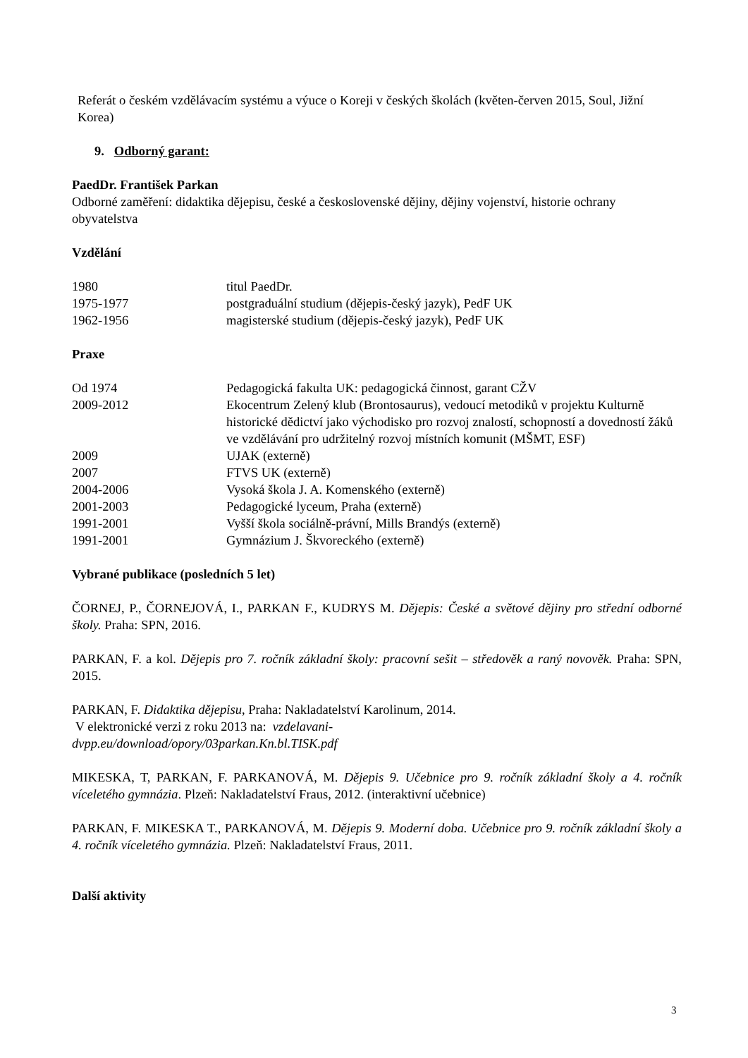Referát o českém vzdělávacím systému a výuce o Koreji v českých školách (květen-červen 2015, Soul, Jižní Korea)
9. Odborný garant:
PaedDr. František Parkan
Odborné zaměření: didaktika dějepisu, české a československé dějiny, dějiny vojenství, historie ochrany obyvatelstva
Vzdělání
| 1980 | titul PaedDr. |
| 1975-1977 | postgraduální studium (dějepis-český jazyk), PedF UK |
| 1962-1956 | magisterské studium (dějepis-český jazyk), PedF UK |
Praxe
| Od 1974 | Pedagogická fakulta UK: pedagogická činnost, garant CŽV |
| 2009-2012 | Ekocentrum Zelený klub (Brontosaurus), vedoucí metodiků v projektu Kulturně historické dědictví jako východisko pro rozvoj znalostí, schopností a dovedností žáků ve vzdělávání pro udržitelný rozvoj místních komunit (MŠMT, ESF) |
| 2009 | UJAK (externě) |
| 2007 | FTVS UK (externě) |
| 2004-2006 | Vysoká škola J. A. Komenského (externě) |
| 2001-2003 | Pedagogické lyceum, Praha (externě) |
| 1991-2001 | Vyšší škola sociálně-právní, Mills Brandýs (externě) |
| 1991-2001 | Gymnázium J. Škvoreckého (externě) |
Vybrané publikace (posledních 5 let)
ČORNEJ, P., ČORNEJOVÁ, I., PARKAN F., KUDRYS M. Dějepis: České a světové dějiny pro střední odborné školy. Praha: SPN, 2016.
PARKAN, F. a kol. Dějepis pro 7. ročník základní školy: pracovní sešit – středověk a raný novověk. Praha: SPN, 2015.
PARKAN, F. Didaktika dějepisu, Praha: Nakladatelství Karolinum, 2014.
V elektronické verzi z roku 2013 na: vzdelavani-
dvpp.eu/download/opory/03parkan.Kn.bl.TISK.pdf
MIKESKA, T, PARKAN, F. PARKANOVÁ, M. Dějepis 9. Učebnice pro 9. ročník základní školy a 4. ročník víceletého gymnázia. Plzeň: Nakladatelství Fraus, 2012. (interaktivní učebnice)
PARKAN, F. MIKESKA T., PARKANOVÁ, M. Dějepis 9. Moderní doba. Učebnice pro 9. ročník základní školy a 4. ročník víceletého gymnázia. Plzeň: Nakladatelství Fraus, 2011.
Další aktivity
3